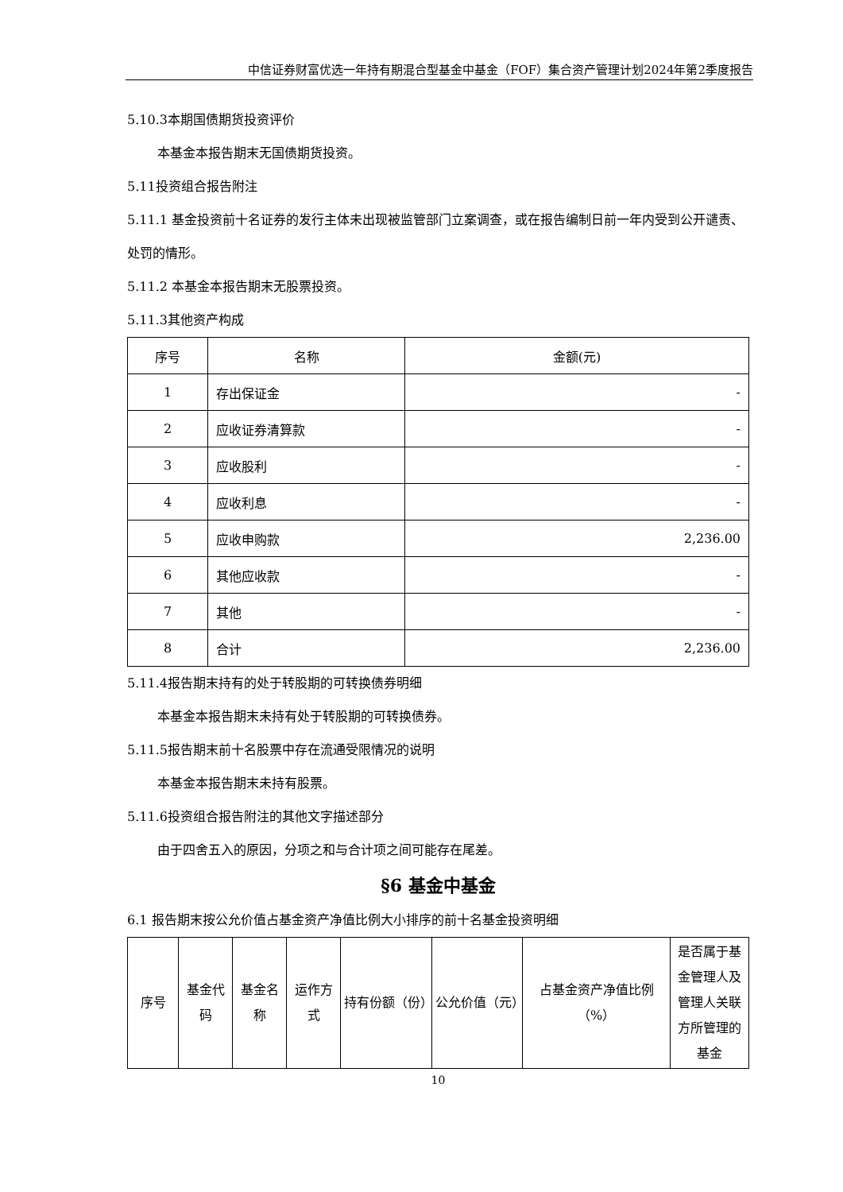中信证券财富优选一年持有期混合型基金中基金（FOF）集合资产管理计划2024年第2季度报告
5.10.3本期国债期货投资评价
本基金本报告期末无国债期货投资。
5.11投资组合报告附注
5.11.1 基金投资前十名证券的发行主体未出现被监管部门立案调查，或在报告编制日前一年内受到公开谴责、处罚的情形。
5.11.2 本基金本报告期末无股票投资。
5.11.3其他资产构成
| 序号 | 名称 | 金额(元) |
| --- | --- | --- |
| 1 | 存出保证金 | - |
| 2 | 应收证券清算款 | - |
| 3 | 应收股利 | - |
| 4 | 应收利息 | - |
| 5 | 应收申购款 | 2,236.00 |
| 6 | 其他应收款 | - |
| 7 | 其他 | - |
| 8 | 合计 | 2,236.00 |
5.11.4报告期末持有的处于转股期的可转换债券明细
本基金本报告期末未持有处于转股期的可转换债券。
5.11.5报告期末前十名股票中存在流通受限情况的说明
本基金本报告期末未持有股票。
5.11.6投资组合报告附注的其他文字描述部分
由于四舍五入的原因，分项之和与合计项之间可能存在尾差。
§6 基金中基金
6.1 报告期末按公允价值占基金资产净值比例大小排序的前十名基金投资明细
| 序号 | 基金代码 | 基金名称 | 运作方式 | 持有份额（份） | 公允价值（元） | 占基金资产净值比例（%） | 是否属于基金管理人及管理人关联方所管理的基金 |
| --- | --- | --- | --- | --- | --- | --- | --- |
10